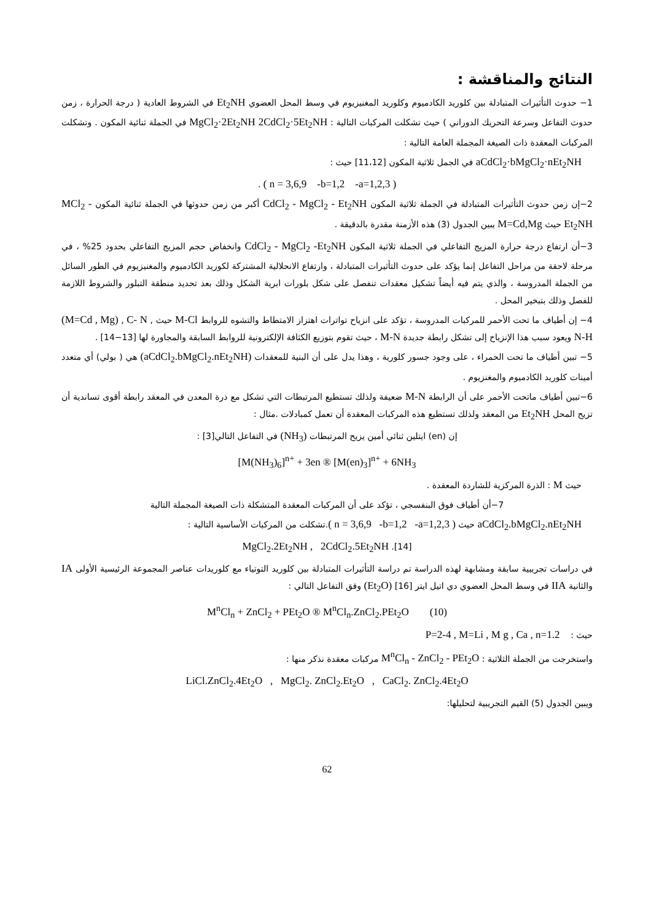النتائج والمناقشة :
1− حدوث التأثيرات المتبادلة بين كلوريد الكادميوم وكلوريد المغنيزيوم في وسط المحل العضوي Et<sub>2</sub>NH في الشروط العادية ( درجة الحرارة ، زمن حدوث التفاعل وسرعة التحريك الدوراني ) حيث تشكلت المركبات التالية : MgCl<sub>2</sub>·2Et<sub>2</sub>NH 2CdCl<sub>2</sub>·5Et<sub>2</sub>NH في الجملة ثنائية المكون . وتشكلت المركبات المعقدة ذات الصيغة المجملة العامة التالية :
aCdCl<sub>2</sub>·bMgCl<sub>2</sub>·nEt<sub>2</sub>NH في الجمل ثلاثية المكون [11،12] حيث :
( n = 3,6,9 -b=1,2 -a=1,2,3 ) .
2−إن زمن حدوث التأثيرات المتبادلة في الجملة ثلاثية المكون CdCl<sub>2</sub> - MgCl<sub>2</sub> - Et<sub>2</sub>NH أكبر من زمن حدوثها في الجملة ثنائية المكون MCl<sub>2</sub> - Et<sub>2</sub>NH حيث M=Cd,Mg يبين الجدول (3) هذه الأزمنة مقدرة بالدقيقة .
3−أن ارتفاع درجة حرارة المزيج التفاعلي في الجملة ثلاثية المكون CdCl<sub>2</sub> - MgCl<sub>2</sub> -Et<sub>2</sub>NH وانخفاض حجم المزيج التفاعلي بحدود 25% ، في مرحلة لاحقة من مراحل التفاعل إنما يؤكد على حدوث التأثيرات المتبادلة ، وارتفاع الانحلالية المشتركة لكوريد الكادميوم والمغنيزيوم في الطور السائل من الجملة المدروسة ، والذي يتم فيه أيضاً تشكيل معقدات تنفصل على شكل بلورات ابرية الشكل وذلك بعد تحديد منطقة التبلور والشروط اللازمة للفصل وذلك بتبخير المحل .
4− إن أطياف ما تحت الأحمر للمركبات المدروسة ، تؤكد على انزياح تواترات اهتزاز الامتطاط والتشوه للروابط M-Cl حيث (M=Cd , Mg) , C- N , N-H ويعود سبب هذا الإنزياح إلى تشكل رابطة جديدة M-N ، حيث تقوم بتوزيع الكثافة الإلكترونية للروابط السابقة والمجاورة لها [13−14] .
5− تبين أطياف ما تحت الحمراء ، على وجود جسور كلورية ، وهذا يدل على أن البنية للمعقدات (aCdCl<sub>2</sub>.bMgCl<sub>2</sub>.nEt<sub>2</sub>NH) هي ( بولي) أي متعدد أمينات كلوريد الكادميوم والمغنزيوم .
6−تبين أطياف ماتحت الأحمر على أن الرابطة M-N ضعيفة ولذلك تستطيع المرتبطات التي تشكل مع ذرة المعدن في المعقد رابطة أقوى تساندية أن تزيح المحل Et<sub>2</sub>NH من المعقد ولذلك تستطيع هذه المركبات المعقدة أن تعمل كمبادلات .مثال :
إن (en) ايتلين ثنائي أمين يزيح المرتبطات (NH<sub>3</sub>) في التفاعل التالي[3] :
[M(NH<sub>3</sub>)<sub>6</sub>]<sup>n+</sup> + 3en ® [M(en)<sub>3</sub>]<sup>n+</sup> + 6NH<sub>3</sub>
حيث M : الذرة المركزية للشاردة المعقدة .
7−أن أطياف فوق البنفسجي ، تؤكد على أن المركبات المعقدة المتشكلة ذات الصيغة المجملة التالية
aCdCl<sub>2</sub>.bMgCl<sub>2</sub>.nEt<sub>2</sub>NH حيث ( n = 3,6,9 -b=1,2 -a=1,2,3 ).تشكلت من المركبات الأساسية التالية :
MgCl<sub>2</sub>.2Et<sub>2</sub>NH , 2CdCl<sub>2</sub>.5Et<sub>2</sub>NH .[14]
في دراسات تجريبية سابقة ومشابهة لهذه الدراسة تم دراسة التأثيرات المتبادلة بين كلوريد التوتياء مع كلوريدات عناصر المجموعة الرئيسية الأولى IA والثانية IIA في وسط المحل العضوي دي اتيل ايتر (Et<sub>2</sub>O) [16] وفق التفاعل التالي :
M<sup>n</sup>Cl<sub>n</sub> + ZnCl<sub>2</sub> + PEt<sub>2</sub>O ® M<sup>n</sup>Cl<sub>n</sub>.ZnCl<sub>2</sub>.PEt<sub>2</sub>O (10)
حيث : P=2-4 , M=Li , M g , Ca , n=1.2
واستخرجت من الجملة الثلاثية : M<sup>n</sup>Cl<sub>n</sub> - ZnCl<sub>2</sub> - PEt<sub>2</sub>O مركبات معقدة نذكر منها :
LiCl.ZnCl<sub>2</sub>.4Et<sub>2</sub>O , MgCl<sub>2</sub>. ZnCl<sub>2</sub>.Et<sub>2</sub>O , CaCl<sub>2</sub>. ZnCl<sub>2</sub>.4Et<sub>2</sub>O
ويبين الجدول (5) القيم التجريبية لتحليلها:
62